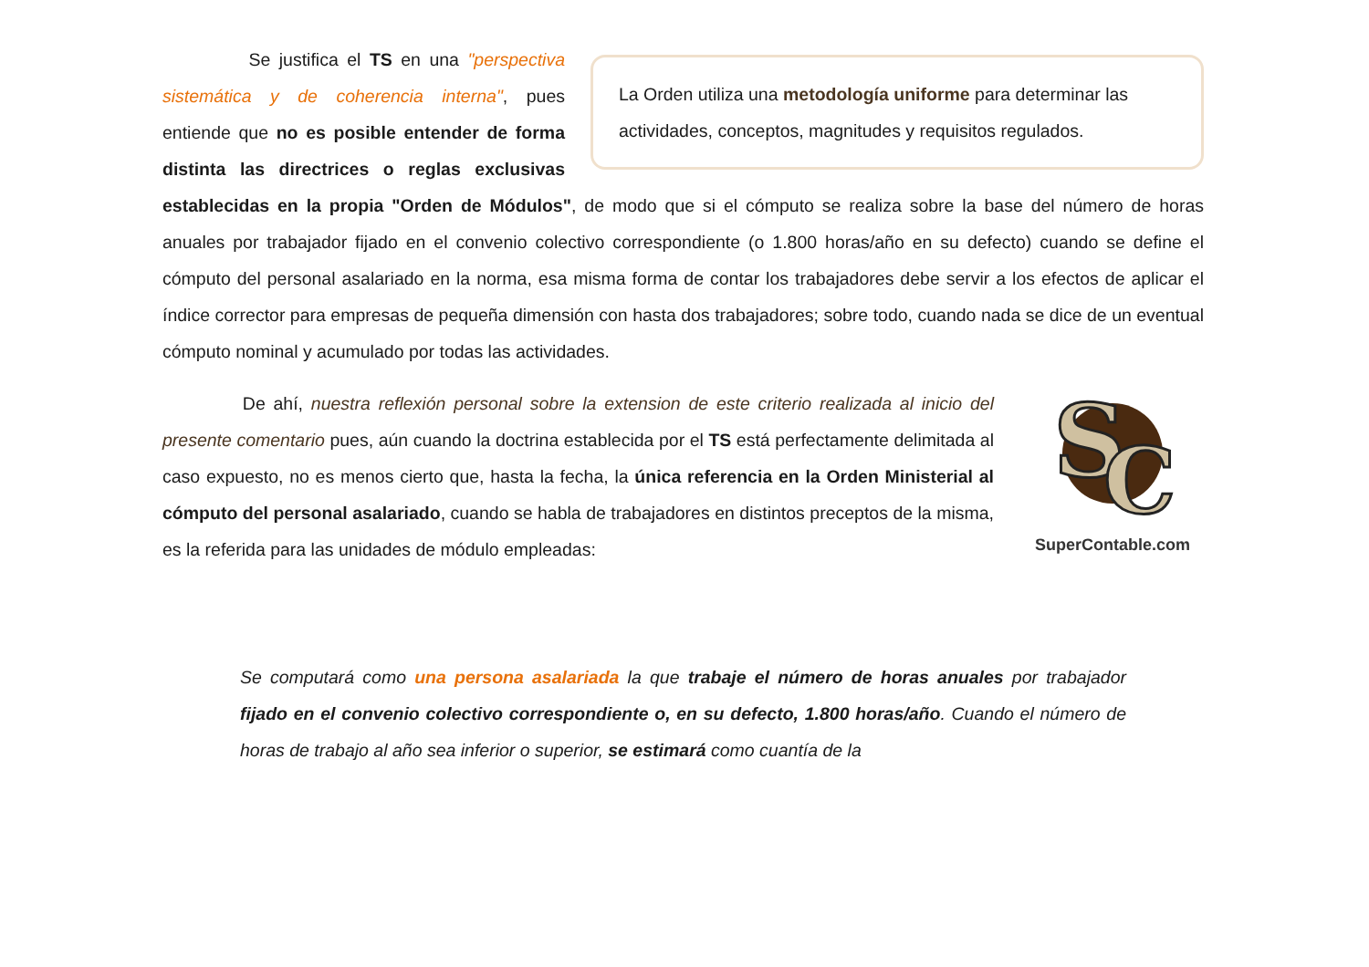La Orden utiliza una metodología uniforme para determinar las actividades, conceptos, magnitudes y requisitos regulados.
Se justifica el TS en una "perspectiva sistemática y de coherencia interna", pues entiende que no es posible entender de forma distinta las directrices o reglas exclusivas establecidas en la propia "Orden de Módulos", de modo que si el cómputo se realiza sobre la base del número de horas anuales por trabajador fijado en el convenio colectivo correspondiente (o 1.800 horas/año en su defecto) cuando se define el cómputo del personal asalariado en la norma, esa misma forma de contar los trabajadores debe servir a los efectos de aplicar el índice corrector para empresas de pequeña dimensión con hasta dos trabajadores; sobre todo, cuando nada se dice de un eventual cómputo nominal y acumulado por todas las actividades.
S
C
SuperContable.com
De ahí, nuestra reflexión personal sobre la extension de este criterio realizada al inicio del presente comentario pues, aún cuando la doctrina establecida por el TS está perfectamente delimitada al caso expuesto, no es menos cierto que, hasta la fecha, la única referencia en la Orden Ministerial al cómputo del personal asalariado, cuando se habla de trabajadores en distintos preceptos de la misma, es la referida para las unidades de módulo empleadas:
Se computará como una persona asalariada la que trabaje el número de horas anuales por trabajador fijado en el convenio colectivo correspondiente o, en su defecto, 1.800 horas/año. Cuando el número de horas de trabajo al año sea inferior o superior, se estimará como cuantía de la